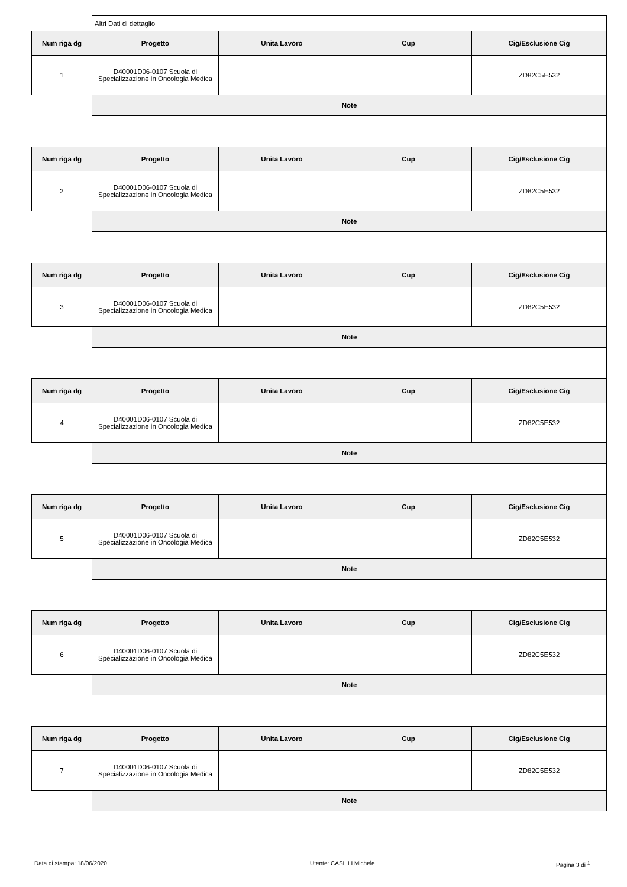| | Altri Dati di dettaglio | | | |
| Num riga dg | Progetto | Unita Lavoro | Cup | Cig/Esclusione Cig |
| 1 | D40001D06-0107 Scuola di Specializzazione in Oncologia Medica | | | ZD82C5E532 |
| | Note | | | |
| Num riga dg | Progetto | Unita Lavoro | Cup | Cig/Esclusione Cig |
| 2 | D40001D06-0107 Scuola di Specializzazione in Oncologia Medica | | | ZD82C5E532 |
| | Note | | | |
| Num riga dg | Progetto | Unita Lavoro | Cup | Cig/Esclusione Cig |
| 3 | D40001D06-0107 Scuola di Specializzazione in Oncologia Medica | | | ZD82C5E532 |
| | Note | | | |
| Num riga dg | Progetto | Unita Lavoro | Cup | Cig/Esclusione Cig |
| 4 | D40001D06-0107 Scuola di Specializzazione in Oncologia Medica | | | ZD82C5E532 |
| | Note | | | |
| Num riga dg | Progetto | Unita Lavoro | Cup | Cig/Esclusione Cig |
| 5 | D40001D06-0107 Scuola di Specializzazione in Oncologia Medica | | | ZD82C5E532 |
| | Note | | | |
| Num riga dg | Progetto | Unita Lavoro | Cup | Cig/Esclusione Cig |
| 6 | D40001D06-0107 Scuola di Specializzazione in Oncologia Medica | | | ZD82C5E532 |
| | Note | | | |
| Num riga dg | Progetto | Unita Lavoro | Cup | Cig/Esclusione Cig |
| 7 | D40001D06-0107 Scuola di Specializzazione in Oncologia Medica | | | ZD82C5E532 |
| | Note | | | |
Data di stampa: 18/06/2020 Utente: CASILLI Michele Pagina 3 di <sup>1</sup>